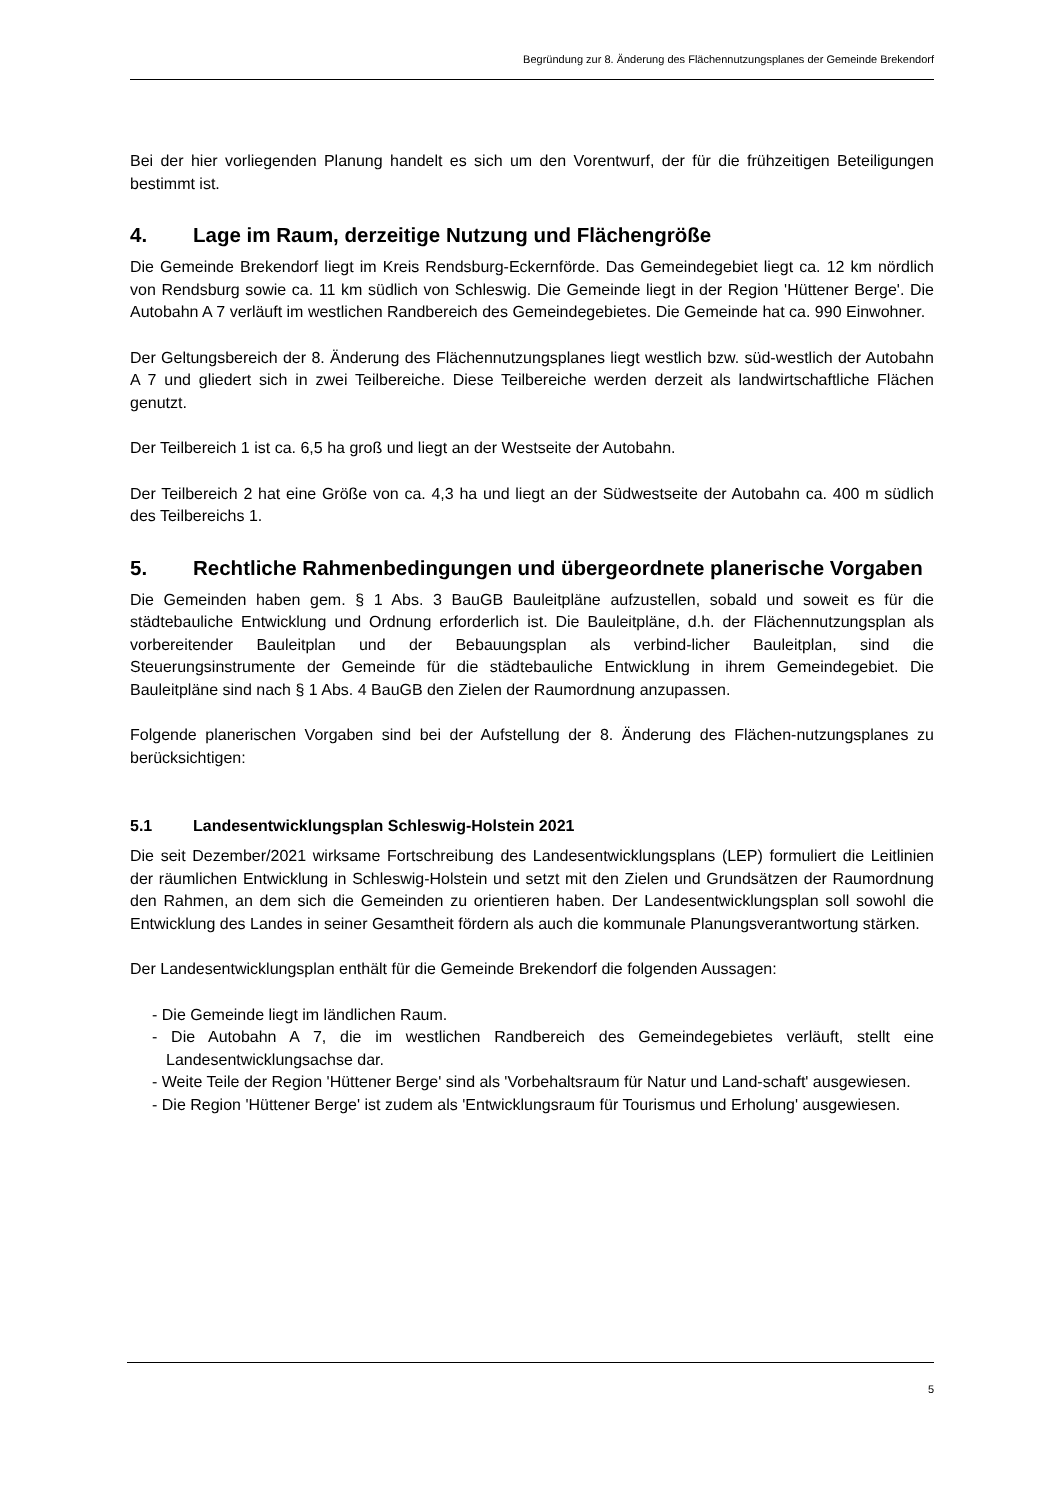Begründung zur 8. Änderung des Flächennutzungsplanes der Gemeinde Brekendorf
Bei der hier vorliegenden Planung handelt es sich um den Vorentwurf, der für die frühzeitigen Beteiligungen bestimmt ist.
4. Lage im Raum, derzeitige Nutzung und Flächengröße
Die Gemeinde Brekendorf liegt im Kreis Rendsburg-Eckernförde. Das Gemeindegebiet liegt ca. 12 km nördlich von Rendsburg sowie ca. 11 km südlich von Schleswig. Die Gemeinde liegt in der Region 'Hüttener Berge'. Die Autobahn A 7 verläuft im westlichen Randbereich des Gemeindegebietes. Die Gemeinde hat ca. 990 Einwohner.
Der Geltungsbereich der 8. Änderung des Flächennutzungsplanes liegt westlich bzw. süd-westlich der Autobahn A 7 und gliedert sich in zwei Teilbereiche. Diese Teilbereiche werden derzeit als landwirtschaftliche Flächen genutzt.
Der Teilbereich 1 ist ca. 6,5 ha groß und liegt an der Westseite der Autobahn.
Der Teilbereich 2 hat eine Größe von ca. 4,3 ha und liegt an der Südwestseite der Autobahn ca. 400 m südlich des Teilbereichs 1.
5. Rechtliche Rahmenbedingungen und übergeordnete planerische Vorgaben
Die Gemeinden haben gem. § 1 Abs. 3 BauGB Bauleitpläne aufzustellen, sobald und soweit es für die städtebauliche Entwicklung und Ordnung erforderlich ist. Die Bauleitpläne, d.h. der Flächennutzungsplan als vorbereitender Bauleitplan und der Bebauungsplan als verbind-licher Bauleitplan, sind die Steuerungsinstrumente der Gemeinde für die städtebauliche Entwicklung in ihrem Gemeindegebiet. Die Bauleitpläne sind nach § 1 Abs. 4 BauGB den Zielen der Raumordnung anzupassen.
Folgende planerischen Vorgaben sind bei der Aufstellung der 8. Änderung des Flächen-nutzungsplanes zu berücksichtigen:
5.1 Landesentwicklungsplan Schleswig-Holstein 2021
Die seit Dezember/2021 wirksame Fortschreibung des Landesentwicklungsplans (LEP) formuliert die Leitlinien der räumlichen Entwicklung in Schleswig-Holstein und setzt mit den Zielen und Grundsätzen der Raumordnung den Rahmen, an dem sich die Gemeinden zu orientieren haben. Der Landesentwicklungsplan soll sowohl die Entwicklung des Landes in seiner Gesamtheit fördern als auch die kommunale Planungsverantwortung stärken.
Der Landesentwicklungsplan enthält für die Gemeinde Brekendorf die folgenden Aussagen:
- Die Gemeinde liegt im ländlichen Raum.
- Die Autobahn A 7, die im westlichen Randbereich des Gemeindegebietes verläuft, stellt eine Landesentwicklungsachse dar.
- Weite Teile der Region 'Hüttener Berge' sind als 'Vorbehaltsraum für Natur und Land-schaft' ausgewiesen.
- Die Region 'Hüttener Berge' ist zudem als 'Entwicklungsraum für Tourismus und Erholung' ausgewiesen.
5